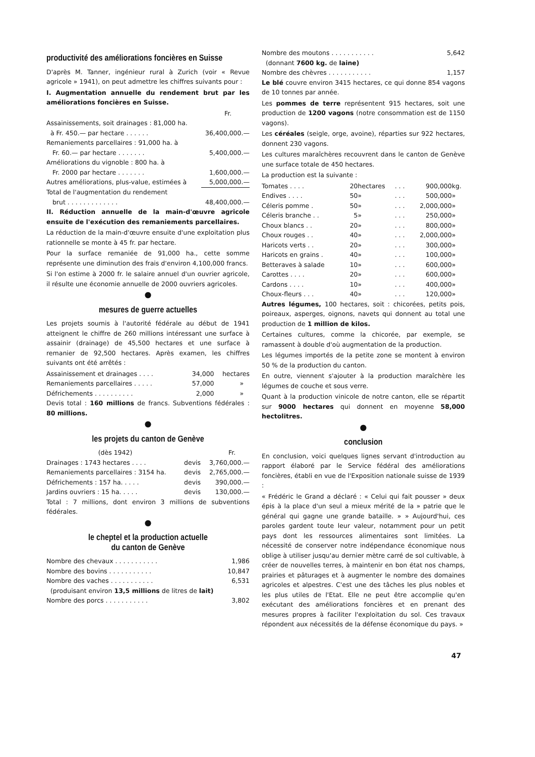productivité des améliorations foncières en Suisse
D'après M. Tanner, ingénieur rural à Zurich (voir « Revue agricole » 1941), on peut admettre les chiffres suivants pour :
I. Augmentation annuelle du rendement brut par les améliorations foncières en Suisse.
| | Fr. |
| Assainissements, soit drainages : 81,000 ha. à Fr. 450.— par hectare . . . . . . | 36,400,000.— |
| Remaniements parcellaires : 91,000 ha. à Fr. 60.— par hectare . . . . . . . | 5,400,000.— |
| Améliorations du vignoble : 800 ha. à Fr. 2000 par hectare . . . . . . . | 1,600,000.— |
| Autres améliorations, plus-value, estimées à | 5,000,000.— |
| Total de l'augmentation du rendement brut . . . . . . . . . . . . . | 48,400,000.— |
II. Réduction annuelle de la main-d'œuvre agricole ensuite de l'exécution des remaniements parcellaires.
La réduction de la main-d'œuvre ensuite d'une exploitation plus rationnelle se monte à 45 fr. par hectare.
Pour la surface remaniée de 91,000 ha., cette somme représente une diminution des frais d'environ 4,100,000 francs.
Si l'on estime à 2000 fr. le salaire annuel d'un ouvrier agricole, il résulte une économie annuelle de 2000 ouvriers agricoles.
●
mesures de guerre actuelles
Les projets soumis à l'autorité fédérale au début de 1941 atteignent le chiffre de 260 millions intéressant une surface à assainir (drainage) de 45,500 hectares et une surface à remanier de 92,500 hectares. Après examen, les chiffres suivants ont été arrêtés :
| Assainissement et drainages . . . . | 34,000 | hectares |
| Remaniements parcellaires . . . . . | 57,000 | » |
| Défrichements . . . . . . . . . . | 2,000 | » |
Devis total : 160 millions de francs. Subventions fédérales : 80 millions.
●
les projets du canton de Genève
| (dès 1942) | | Fr. |
| Drainages : 1743 hectares . . . . | devis | 3,760,000.— |
| Remaniements parcellaires : 3154 ha. | devis | 2,765,000.— |
| Défrichements : 157 ha. . . . . | devis | 390,000.— |
| Jardins ouvriers : 15 ha. . . . . | devis | 130,000.— |
Total : 7 millions, dont environ 3 millions de subventions fédérales.
●
le cheptel et la production actuelle
du canton de Genève
| Nombre des chevaux . . . . . . . . . . . | 1,986 |
| Nombre des bovins . . . . . . . . . . . | 10,847 |
| Nombre des vaches . . . . . . . . . . . | 6,531 |
| (produisant environ 13,5 millions de litres de lait) | |
| Nombre des porcs . . . . . . . . . . . | 3,802 |
| Nombre des moutons . . . . . . . . . . . | 5,642 |
| (donnant 7600 kg. de laine) | |
| Nombre des chèvres . . . . . . . . . . . | 1,157 |
Le blé couvre environ 3415 hectares, ce qui donne 854 vagons de 10 tonnes par année.
Les pommes de terre représentent 915 hectares, soit une production de 1200 vagons (notre consommation est de 1150 vagons).
Les céréales (seigle, orge, avoine), réparties sur 922 hectares, donnent 230 vagons.
Les cultures maraîchères recouvrent dans le canton de Genève une surface totale de 450 hectares.
La production est la suivante :
| Tomates . . . . | 20 | hectares | . . . | 900,000 | kg. |
| Endives . . . . | 50 | » | . . . | 500,000 | » |
| Céleris pomme . | 50 | » | . . . | 2,000,000 | » |
| Céleris branche . . | 5 | » | . . . | 250,000 | » |
| Choux blancs . . | 20 | » | . . . | 800,000 | » |
| Choux rouges . . | 40 | » | . . . | 2,000,000 | » |
| Haricots verts . . | 20 | » | . . . | 300,000 | » |
| Haricots en grains . | 40 | » | . . . | 100,000 | » |
| Betteraves à salade | 10 | » | . . . | 600,000 | » |
| Carottes . . . . | 20 | » | . . . | 600,000 | » |
| Cardons . . . . | 10 | » | . . . | 400,000 | » |
| Choux-fleurs . . . | 40 | » | . . . | 120,000 | » |
Autres légumes, 100 hectares, soit : chicorées, petits pois, poireaux, asperges, oignons, navets qui donnent au total une production de 1 million de kilos.
Certaines cultures, comme la chicorée, par exemple, se ramassent à double d'où augmentation de la production.
Les légumes importés de la petite zone se montent à environ 50 % de la production du canton.
En outre, viennent s'ajouter à la production maraîchère les légumes de couche et sous verre.
Quant à la production vinicole de notre canton, elle se répartit sur 9000 hectares qui donnent en moyenne 58,000 hectolitres.
●
conclusion
En conclusion, voici quelques lignes servant d'introduction au rapport élaboré par le Service fédéral des améliorations foncières, établi en vue de l'Exposition nationale suisse de 1939 :
« Frédéric le Grand a déclaré : « Celui qui fait pousser » deux épis à la place d'un seul a mieux mérité de la » patrie que le général qui gagne une grande bataille. » » Aujourd'hui, ces paroles gardent toute leur valeur, notamment pour un petit pays dont les ressources alimentaires sont limitées. La nécessité de conserver notre indépendance économique nous oblige à utiliser jusqu'au dernier mètre carré de sol cultivable, à créer de nouvelles terres, à maintenir en bon état nos champs, prairies et pâturages et à augmenter le nombre des domaines agricoles et alpestres. C'est une des tâches les plus nobles et les plus utiles de l'Etat. Elle ne peut être accomplie qu'en exécutant des améliorations foncières et en prenant des mesures propres à faciliter l'exploitation du sol. Ces travaux répondent aux nécessités de la défense économique du pays. »
47